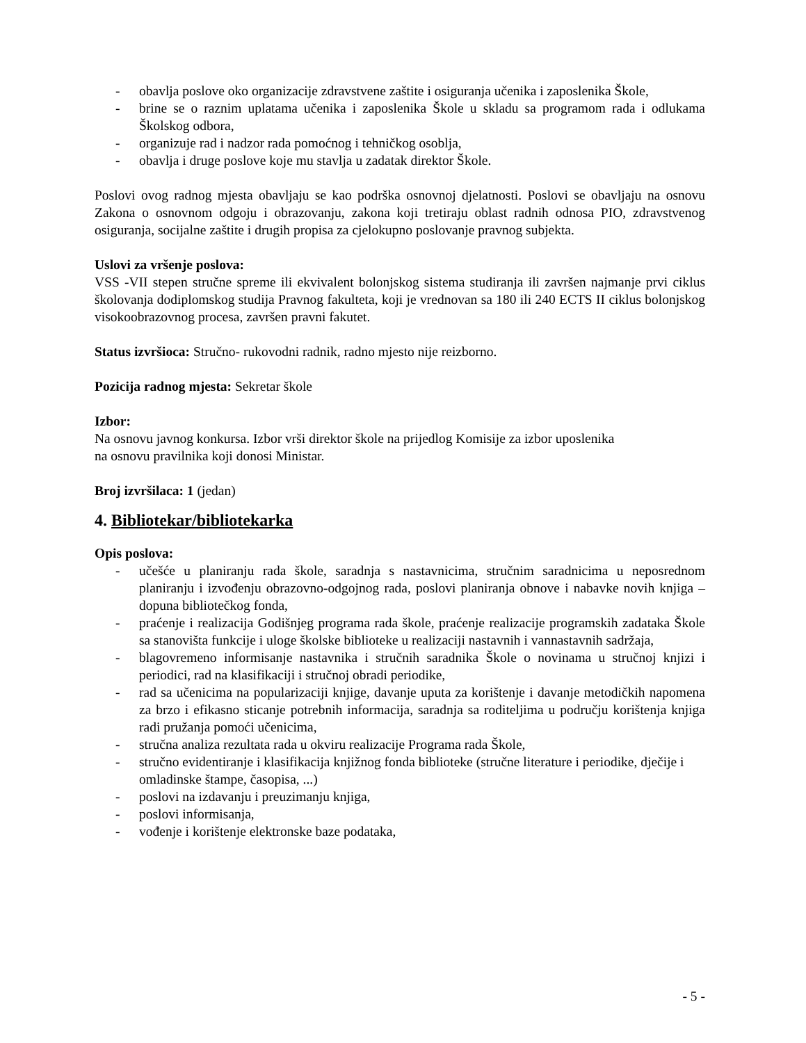- obavlja poslove oko organizacije zdravstvene zaštite i osiguranja učenika i zaposlenika Škole,
- brine se o raznim uplatama učenika i zaposlenika Škole u skladu sa programom rada i odlukama Školskog odbora,
- organizuje rad i nadzor rada pomoćnog i tehničkog osoblja,
- obavlja i druge poslove koje mu stavlja u zadatak direktor Škole.
Poslovi ovog radnog mjesta obavljaju se kao podrška osnovnoj djelatnosti. Poslovi se obavljaju na osnovu Zakona o osnovnom odgoju i obrazovanju, zakona koji tretiraju oblast radnih odnosa PIO, zdravstvenog osiguranja, socijalne zaštite i drugih propisa za cjelokupno poslovanje pravnog subjekta.
Uslovi za vršenje poslova:
VSS -VII stepen stručne spreme ili ekvivalent bolonjskog sistema studiranja ili završen najmanje prvi ciklus školovanja dodiplomskog studija Pravnog fakulteta, koji je vrednovan sa 180 ili 240 ECTS II ciklus bolonjskog visokoobrazovnog procesa, završen pravni fakutet.
Status izvršioca: Stručno- rukovodni radnik, radno mjesto nije reizborno.
Pozicija radnog mjesta: Sekretar škole
Izbor:
Na osnovu javnog konkursa. Izbor vrši direktor škole na prijedlog Komisije za izbor uposlenika
na osnovu pravilnika koji donosi Ministar.
Broj izvršilaca: 1 (jedan)
4. Bibliotekar/bibliotekarka
Opis poslova:
- učešće u planiranju rada škole, saradnja s nastavnicima, stručnim saradnicima u neposrednom planiranju i izvođenju obrazovno-odgojnog rada, poslovi planiranja obnove i nabavke novih knjiga – dopuna bibliotečkog fonda,
- praćenje i realizacija Godišnjeg programa rada škole, praćenje realizacije programskih zadataka Škole sa stanovišta funkcije i uloge školske biblioteke u realizaciji nastavnih i vannastavnih sadržaja,
- blagovremeno informisanje nastavnika i stručnih saradnika Škole o novinama u stručnoj knjizi i periodici, rad na klasifikaciji i stručnoj obradi periodike,
- rad sa učenicima na popularizaciji knjige, davanje uputa za korištenje i davanje metodičkih napomena za brzo i efikasno sticanje potrebnih informacija, saradnja sa roditeljima u području korištenja knjiga radi pružanja pomoći učenicima,
- stručna analiza rezultata rada u okviru realizacije Programa rada Škole,
- stručno evidentiranje i klasifikacija knjižnog fonda biblioteke (stručne literature i periodike, dječije i omladinske štampe, časopisa, ...)
- poslovi na izdavanju i preuzimanju knjiga,
- poslovi informisanja,
- vođenje i korištenje elektronske baze podataka,
- 5 -